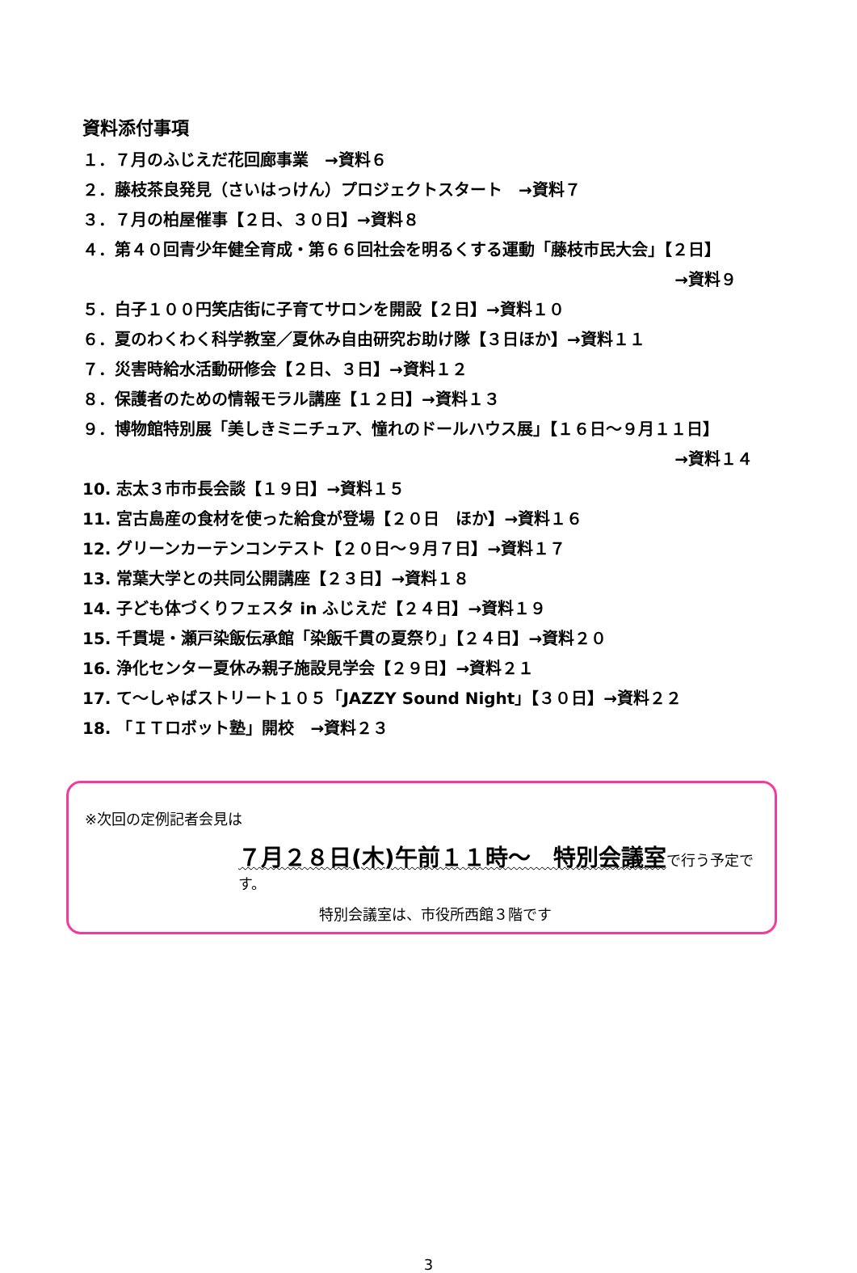資料添付事項
１．７月のふじえだ花回廊事業　→資料６
２．藤枝茶良発見（さいはっけん）プロジェクトスタート　→資料７
３．７月の柏屋催事【２日、３０日】→資料８
４．第４０回青少年健全育成・第６６回社会を明るくする運動「藤枝市民大会」【２日】
→資料９
５．白子１００円笑店街に子育てサロンを開設【２日】→資料１０
６．夏のわくわく科学教室／夏休み自由研究お助け隊【３日ほか】→資料１１
７．災害時給水活動研修会【２日、３日】→資料１２
８．保護者のための情報モラル講座【１２日】→資料１３
９．博物館特別展「美しきミニチュア、憧れのドールハウス展」【１６日～９月１１日】
→資料１４
10. 志太３市市長会談【１９日】→資料１５
11. 宮古島産の食材を使った給食が登場【２０日　ほか】→資料１６
12. グリーンカーテンコンテスト【２０日～９月７日】→資料１７
13. 常葉大学との共同公開講座【２３日】→資料１８
14. 子ども体づくりフェスタ in ふじえだ【２４日】→資料１９
15. 千貫堤・瀬戸染飯伝承館「染飯千貫の夏祭り」【２４日】→資料２０
16. 浄化センター夏休み親子施設見学会【２９日】→資料２１
17. て～しゃばストリート１０５「JAZZY Sound Night」【３０日】→資料２２
18. 「ＩＴロボット塾」開校　→資料２３
※次回の定例記者会見は
７月２８日(木)午前１１時～　特別会議室 で行う予定です。
特別会議室は、市役所西館３階です
3